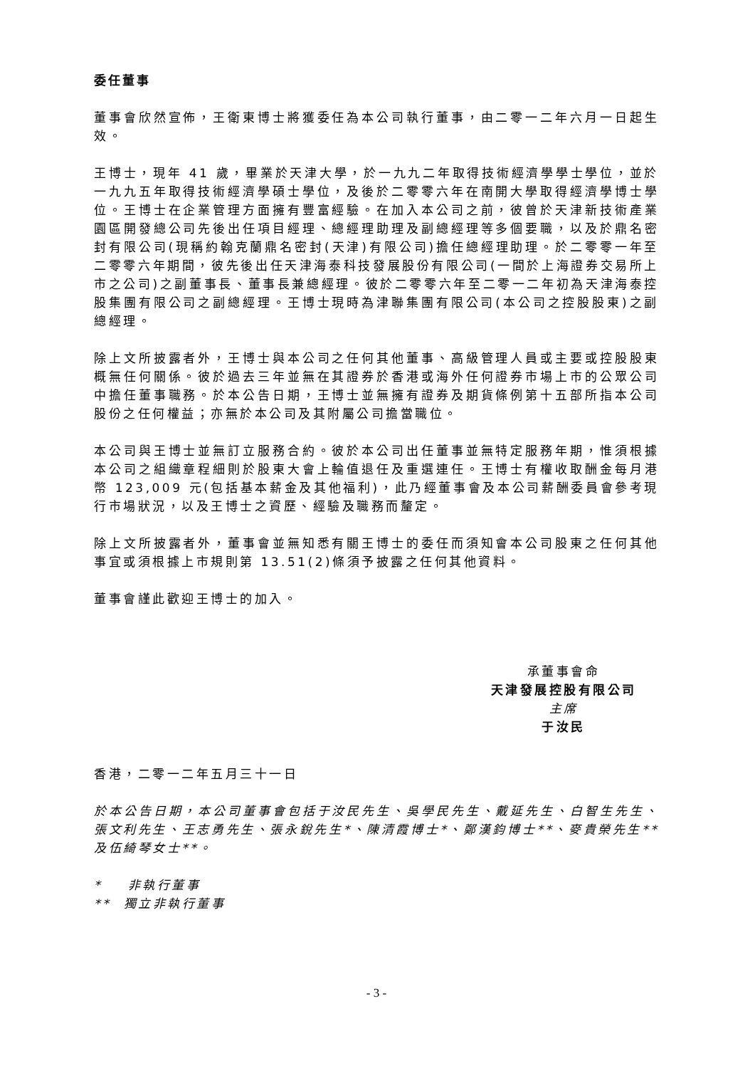委任董事
董事會欣然宣佈，王衛東博士將獲委任為本公司執行董事，由二零一二年六月一日起生效。
王博士，現年 41 歲，畢業於天津大學，於一九九二年取得技術經濟學學士學位，並於一九九五年取得技術經濟學碩士學位，及後於二零零六年在南開大學取得經濟學博士學位。王博士在企業管理方面擁有豐富經驗。在加入本公司之前，彼曾於天津新技術產業園區開發總公司先後出任項目經理、總經理助理及副總經理等多個要職，以及於鼎名密封有限公司(現稱約翰克蘭鼎名密封(天津)有限公司)擔任總經理助理。於二零零一年至二零零六年期間，彼先後出任天津海泰科技發展股份有限公司(一間於上海證券交易所上市之公司)之副董事長、董事長兼總經理。彼於二零零六年至二零一二年初為天津海泰控股集團有限公司之副總經理。王博士現時為津聯集團有限公司(本公司之控股股東)之副總經理。
除上文所披露者外，王博士與本公司之任何其他董事、高級管理人員或主要或控股股東概無任何關係。彼於過去三年並無在其證券於香港或海外任何證券市場上市的公眾公司中擔任董事職務。於本公告日期，王博士並無擁有證券及期貨條例第十五部所指本公司股份之任何權益；亦無於本公司及其附屬公司擔當職位。
本公司與王博士並無訂立服務合約。彼於本公司出任董事並無特定服務年期，惟須根據本公司之組織章程細則於股東大會上輪值退任及重選連任。王博士有權收取酬金每月港幣 123,009 元(包括基本薪金及其他福利)，此乃經董事會及本公司薪酬委員會參考現行市場狀況，以及王博士之資歷、經驗及職務而釐定。
除上文所披露者外，董事會並無知悉有關王博士的委任而須知會本公司股東之任何其他事宜或須根據上市規則第 13.51(2)條須予披露之任何其他資料。
董事會謹此歡迎王博士的加入。
承董事會命
天津發展控股有限公司
主席
于汝民
香港，二零一二年五月三十一日
於本公告日期，本公司董事會包括于汝民先生、吳學民先生、戴延先生、白智生先生、張文利先生、王志勇先生、張永銳先生*、陳清霞博士*、鄭漢鈞博士**、麥貴榮先生**及伍綺琴女士**。
* 非執行董事
** 獨立非執行董事
- 3 -